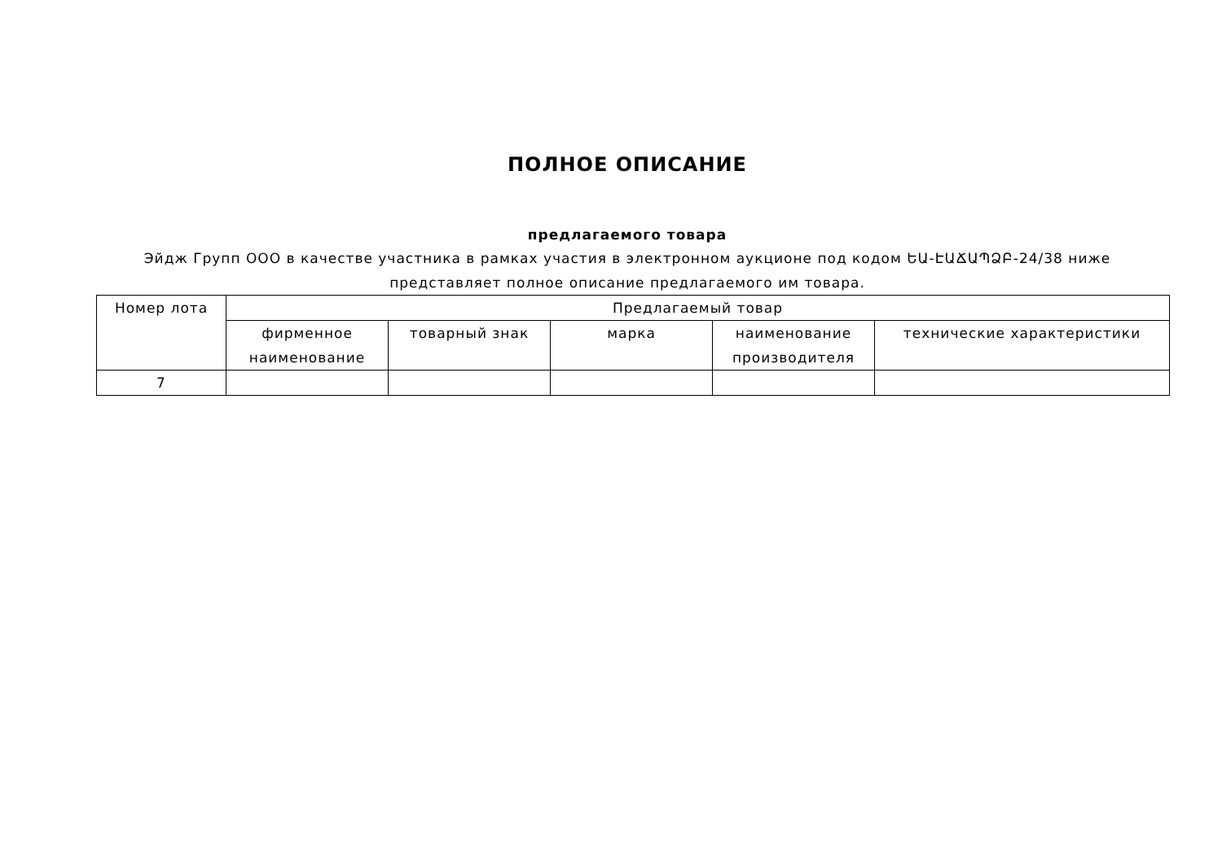ПОЛНОЕ ОПИСАНИЕ
предлагаемого товара
Эйдж Групп ООО в качестве участника в рамках участия в электронном аукционе под кодом ԵԱ-ԷԱՃԱՊՁԲ-24/38 ниже представляет полное описание предлагаемого им товара.
| Номер лота | Предлагаемый товар | | | | |
| --- | --- | --- | --- | --- | --- |
| | фирменное наименование | товарный знак | марка | наименование производителя | технические характеристики |
| 7 | | | | | |